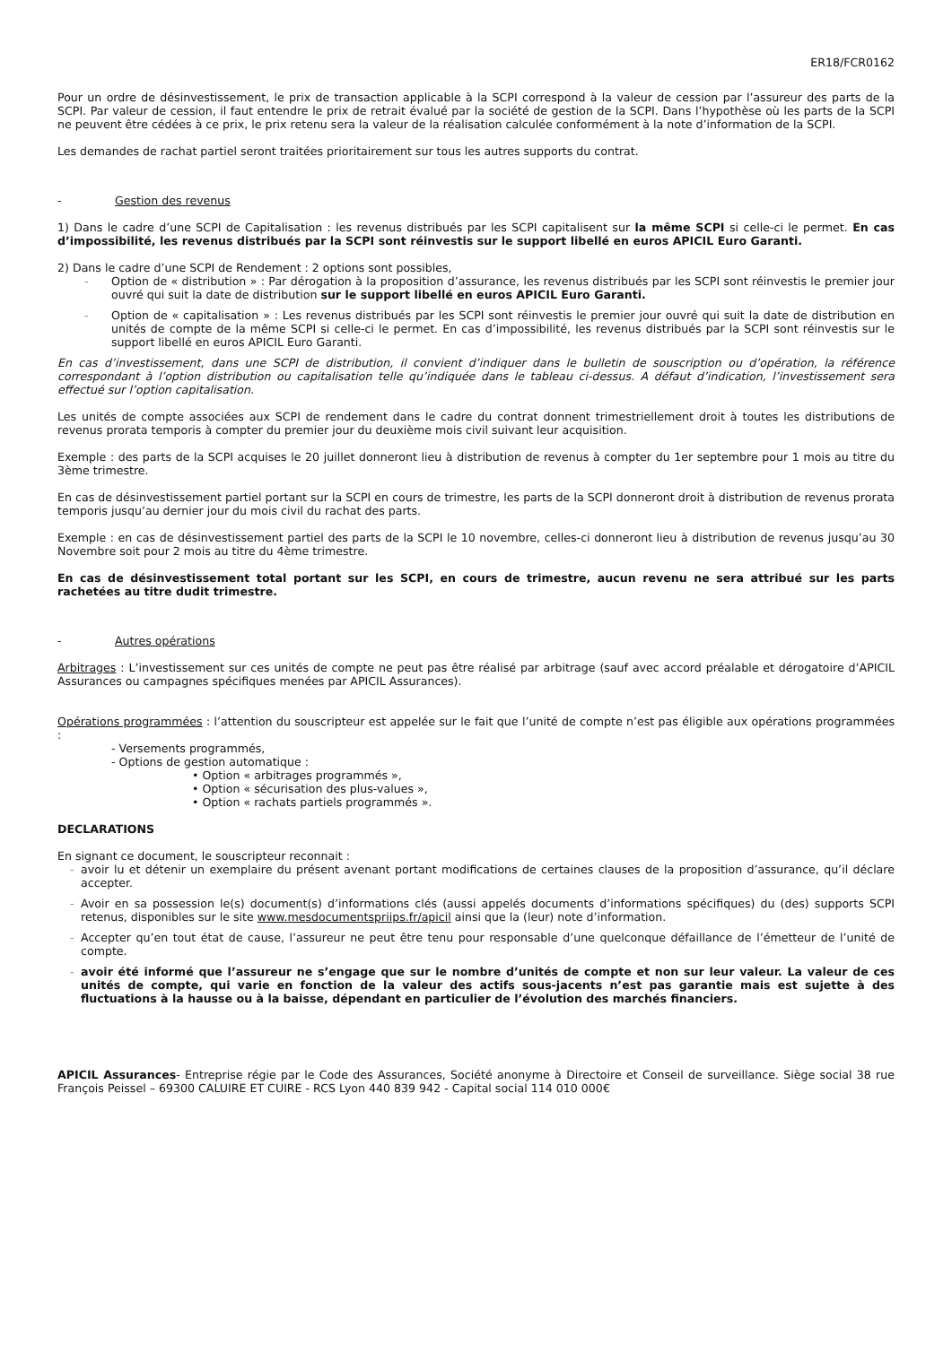ER18/FCR0162
Pour un ordre de désinvestissement, le prix de transaction applicable à la SCPI correspond à la valeur de cession par l’assureur des parts de la SCPI. Par valeur de cession, il faut entendre le prix de retrait évalué par la société de gestion de la SCPI. Dans l’hypothèse où les parts de la SCPI ne peuvent être cédées à ce prix, le prix retenu sera la valeur de la réalisation calculée conformément à la note d’information de la SCPI.
Les demandes de rachat partiel seront traitées prioritairement sur tous les autres supports du contrat.
- Gestion des revenus
1) Dans le cadre d’une SCPI de Capitalisation : les revenus distribués par les SCPI capitalisent sur la même SCPI si celle-ci le permet. En cas d’impossibilité, les revenus distribués par la SCPI sont réinvestis sur le support libellé en euros APICIL Euro Garanti.
2) Dans le cadre d’une SCPI de Rendement : 2 options sont possibles,
- Option de « distribution » : Par dérogation à la proposition d’assurance, les revenus distribués par les SCPI sont réinvestis le premier jour ouvré qui suit la date de distribution sur le support libellé en euros APICIL Euro Garanti.
- Option de « capitalisation » : Les revenus distribués par les SCPI sont réinvestis le premier jour ouvré qui suit la date de distribution en unités de compte de la même SCPI si celle-ci le permet. En cas d’impossibilité, les revenus distribués par la SCPI sont réinvestis sur le support libellé en euros APICIL Euro Garanti.
En cas d’investissement, dans une SCPI de distribution, il convient d’indiquer dans le bulletin de souscription ou d’opération, la référence correspondant à l’option distribution ou capitalisation telle qu’indiquée dans le tableau ci-dessus. A défaut d’indication, l’investissement sera effectué sur l’option capitalisation.
Les unités de compte associées aux SCPI de rendement dans le cadre du contrat donnent trimestriellement droit à toutes les distributions de revenus prorata temporis à compter du premier jour du deuxième mois civil suivant leur acquisition.
Exemple : des parts de la SCPI acquises le 20 juillet donneront lieu à distribution de revenus à compter du 1er septembre pour 1 mois au titre du 3ème trimestre.
En cas de désinvestissement partiel portant sur la SCPI en cours de trimestre, les parts de la SCPI donneront droit à distribution de revenus prorata temporis jusqu’au dernier jour du mois civil du rachat des parts.
Exemple : en cas de désinvestissement partiel des parts de la SCPI le 10 novembre, celles-ci donneront lieu à distribution de revenus jusqu’au 30 Novembre soit pour 2 mois au titre du 4ème trimestre.
En cas de désinvestissement total portant sur les SCPI, en cours de trimestre, aucun revenu ne sera attribué sur les parts rachetées au titre dudit trimestre.
- Autres opérations
Arbitrages : L’investissement sur ces unités de compte ne peut pas être réalisé par arbitrage (sauf avec accord préalable et dérogatoire d’APICIL Assurances ou campagnes spécifiques menées par APICIL Assurances).
Opérations programmées : l’attention du souscripteur est appelée sur le fait que l’unité de compte n’est pas éligible aux opérations programmées :
- Versements programmés,
- Options de gestion automatique :
• Option « arbitrages programmés »,
• Option « sécurisation des plus-values »,
• Option « rachats partiels programmés ».
DECLARATIONS
En signant ce document, le souscripteur reconnait :
- avoir lu et détenir un exemplaire du présent avenant portant modifications de certaines clauses de la proposition d’assurance, qu’il déclare accepter.
- Avoir en sa possession le(s) document(s) d’informations clés (aussi appelés documents d’informations spécifiques) du (des) supports SCPI retenus, disponibles sur le site www.mesdocumentspriips.fr/apicil ainsi que la (leur) note d’information.
- Accepter qu’en tout état de cause, l’assureur ne peut être tenu pour responsable d’une quelconque défaillance de l’émetteur de l’unité de compte.
- avoir été informé que l’assureur ne s’engage que sur le nombre d’unités de compte et non sur leur valeur. La valeur de ces unités de compte, qui varie en fonction de la valeur des actifs sous-jacents n’est pas garantie mais est sujette à des fluctuations à la hausse ou à la baisse, dépendant en particulier de l’évolution des marchés financiers.
APICIL Assurances- Entreprise régie par le Code des Assurances, Société anonyme à Directoire et Conseil de surveillance. Siège social 38 rue François Peissel – 69300 CALUIRE ET CUIRE - RCS Lyon 440 839 942 - Capital social 114 010 000€